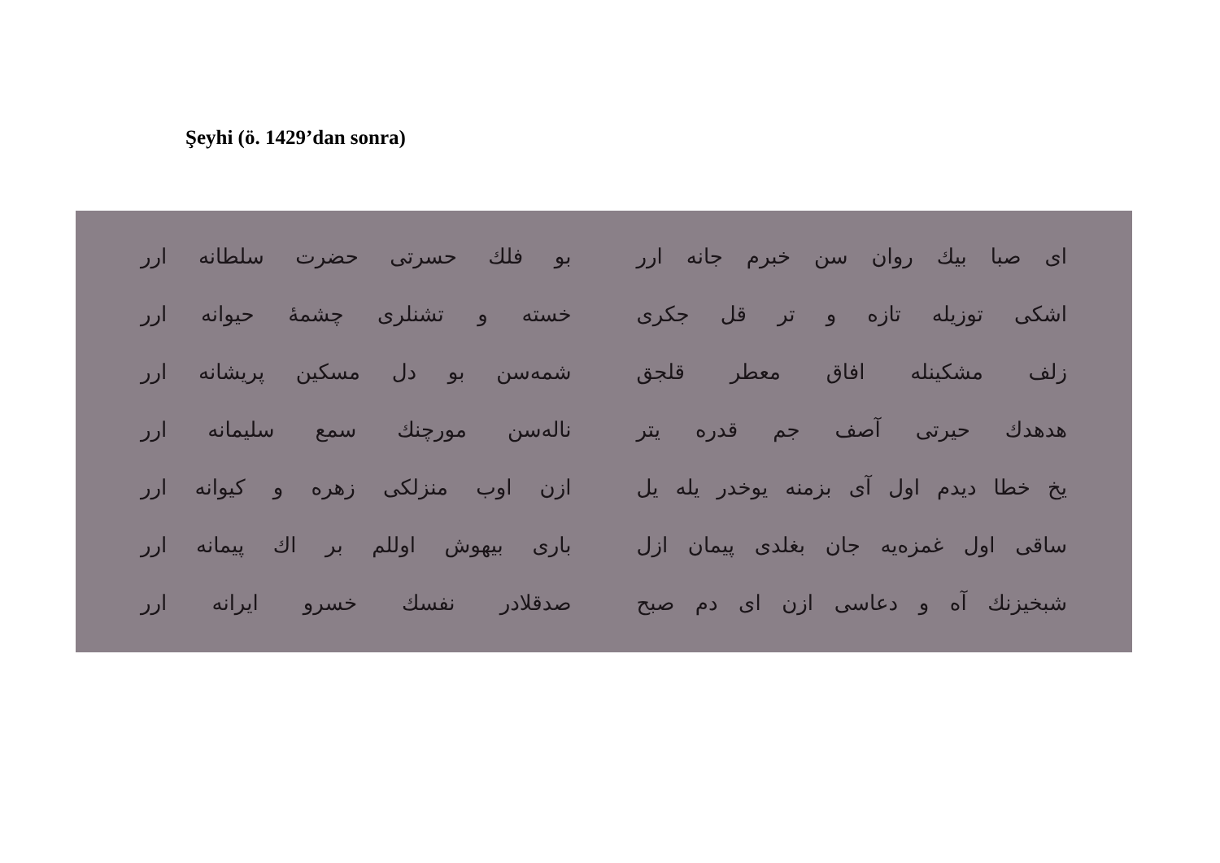Şeyhi (ö. 1429’dan sonra)
| ای صبا بیك روان سن خبرم جانه ارر | بو فلك حسرتی حضرت سلطانه ارر |
| اشکی توزیله تازه و تر قل جکری | خسته و تشنلری چشمهٔ حیوانه ارر |
| زلف مشکینله افاق معطر قلجق | شمه‌سن بو دل مسکین پریشانه ارر |
| هدهدك حیرتی آصف جم قدره یتر | ناله‌سن مورچنك سمع سلیمانه ارر |
| یخ خطا دیدم اول آی بزمنه یوخدر یله یل | ازن اوب منزلکی زهره و کیوانه ارر |
| ساقی اول غمزه‌یه جان بغلدی پیمان ازل | باری بیهوش اوللم بر اك پیمانه ارر |
| شبخیزنك آه و دعاسی ازن ای دم صبح | صدقلادر نفسك خسرو ایرانه ارر |